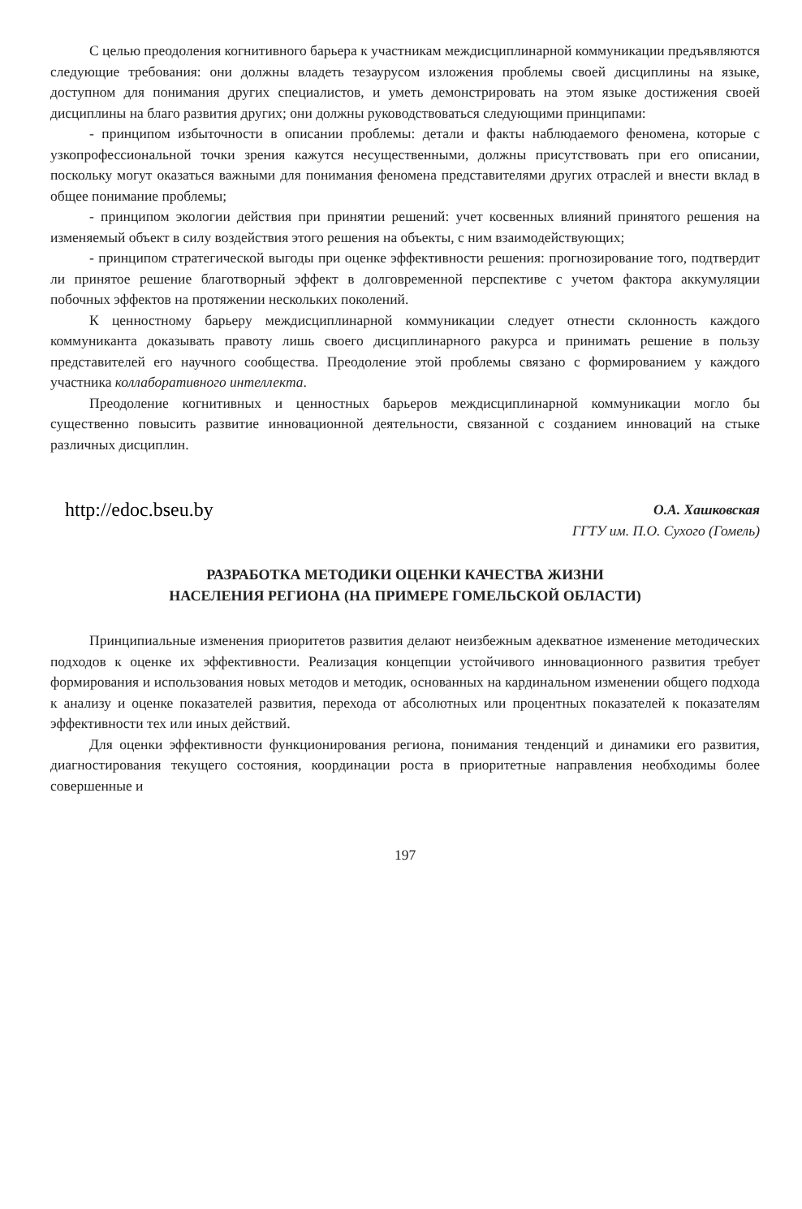С целью преодоления когнитивного барьера к участникам междисциплинарной коммуникации предъявляются следующие требования: они должны владеть тезаурусом изложения проблемы своей дисциплины на языке, доступном для понимания других специалистов, и уметь демонстрировать на этом языке достижения своей дисциплины на благо развития других; они должны руководствоваться следующими принципами:
- принципом избыточности в описании проблемы: детали и факты наблюдаемого феномена, которые с узкопрофессиональной точки зрения кажутся несущественными, должны присутствовать при его описании, поскольку могут оказаться важными для понимания феномена представителями других отраслей и внести вклад в общее понимание проблемы;
- принципом экологии действия при принятии решений: учет косвенных влияний принятого решения на изменяемый объект в силу воздействия этого решения на объекты, с ним взаимодействующих;
- принципом стратегической выгоды при оценке эффективности решения: прогнозирование того, подтвердит ли принятое решение благотворный эффект в долговременной перспективе с учетом фактора аккумуляции побочных эффектов на протяжении нескольких поколений.
К ценностному барьеру междисциплинарной коммуникации следует отнести склонность каждого коммуниканта доказывать правоту лишь своего дисциплинарного ракурса и принимать решение в пользу представителей его научного сообщества. Преодоление этой проблемы связано с формированием у каждого участника коллаборативного интеллекта.
Преодоление когнитивных и ценностных барьеров междисциплинарной коммуникации могло бы существенно повысить развитие инновационной деятельности, связанной с созданием инноваций на стыке различных дисциплин.
http://edoc.bseu.by
О.А. Хашковская
ГГТУ им. П.О. Сухого (Гомель)
РАЗРАБОТКА МЕТОДИКИ ОЦЕНКИ КАЧЕСТВА ЖИЗНИ
НАСЕЛЕНИЯ РЕГИОНА (НА ПРИМЕРЕ ГОМЕЛЬСКОЙ ОБЛАСТИ)
Принципиальные изменения приоритетов развития делают неизбежным адекватное изменение методических подходов к оценке их эффективности. Реализация концепции устойчивого инновационного развития требует формирования и использования новых методов и методик, основанных на кардинальном изменении общего подхода к анализу и оценке показателей развития, перехода от абсолютных или процентных показателей к показателям эффективности тех или иных действий.
Для оценки эффективности функционирования региона, понимания тенденций и динамики его развития, диагностирования текущего состояния, координации роста в приоритетные направления необходимы более совершенные и
197